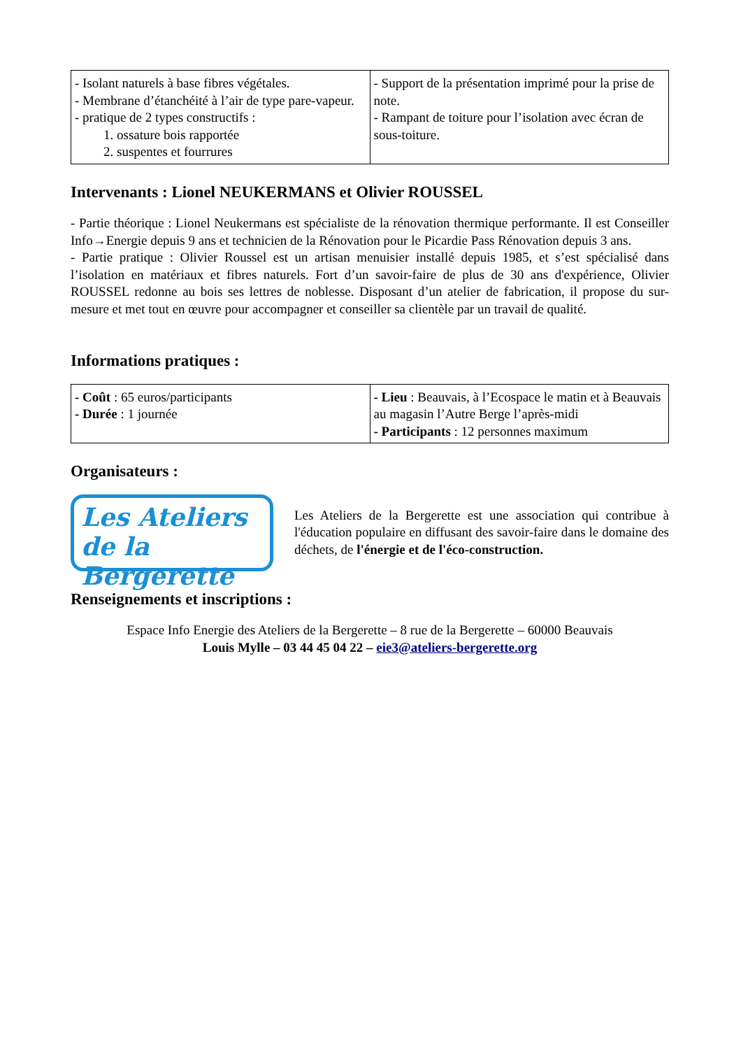| - Isolant naturels à base fibres végétales. - Membrane d’étanchéité à l’air de type pare-vapeur. - pratique de 2 types constructifs : 1. ossature bois rapportée 2. suspentes et fourrures | - Support de la présentation imprimé pour la prise de note. - Rampant de toiture pour l’isolation avec écran de sous-toiture. |
Intervenants : Lionel NEUKERMANS et Olivier ROUSSEL
- Partie théorique : Lionel Neukermans est spécialiste de la rénovation thermique performante. Il est Conseiller Info→Energie depuis 9 ans et technicien de la Rénovation pour le Picardie Pass Rénovation depuis 3 ans.
- Partie pratique : Olivier Roussel est un artisan menuisier installé depuis 1985, et s’est spécialisé dans l’isolation en matériaux et fibres naturels. Fort d’un savoir-faire de plus de 30 ans d'expérience, Olivier ROUSSEL redonne au bois ses lettres de noblesse. Disposant d’un atelier de fabrication, il propose du sur-mesure et met tout en œuvre pour accompagner et conseiller sa clientèle par un travail de qualité.
Informations pratiques :
| - Coût : 65 euros/participants - Durée : 1 journée | - Lieu : Beauvais, à l’Ecospace le matin et à Beauvais au magasin l’Autre Berge l’après-midi - Participants : 12 personnes maximum |
Organisateurs :
Les Ateliers
de la Bergerette
Les Ateliers de la Bergerette est une association qui contribue à l'éducation populaire en diffusant des savoir-faire dans le domaine des déchets, de l'énergie et de l'éco-construction.
Renseignements et inscriptions :
Espace Info Energie des Ateliers de la Bergerette – 8 rue de la Bergerette – 60000 Beauvais
Louis Mylle – 03 44 45 04 22 – eie3@ateliers-bergerette.org